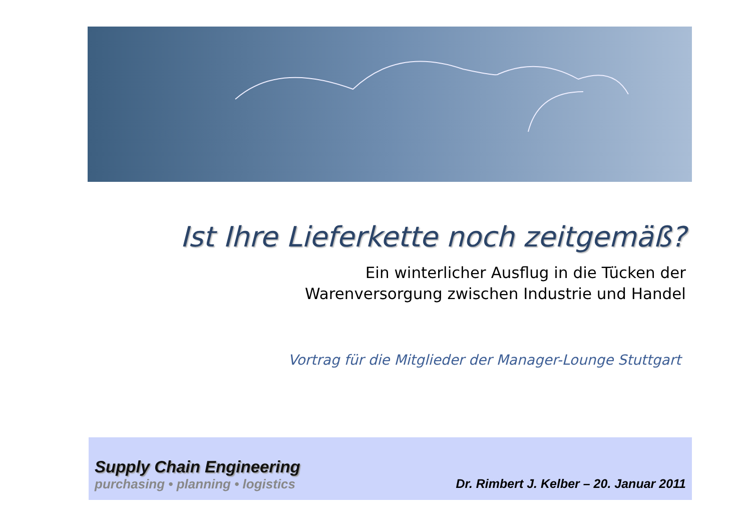Ist Ihre Lieferkette noch zeitgemäß?
Ein winterlicher Ausflug in die Tücken der
Warenversorgung zwischen Industrie und Handel
Vortrag für die Mitglieder der Manager-Lounge Stuttgart
Supply Chain Engineering
purchasing • planning • logistics
Dr. Rimbert J. Kelber – 20. Januar 2011